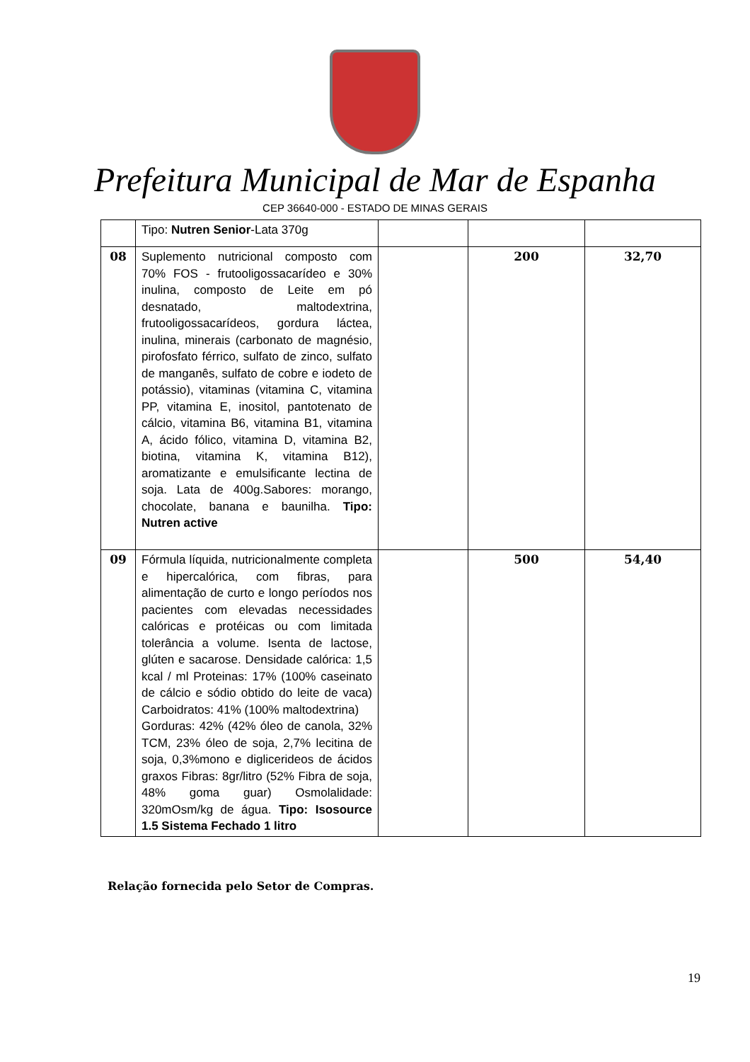Prefeitura Municipal de Mar de Espanha
CEP 36640-000 - ESTADO DE MINAS GERAIS
| | Tipo: Nutren Senior -Lata 370g | | | |
| 08 | Suplemento nutricional composto com 70% FOS - frutooligossacarídeo e 30% inulina, composto de Leite em pó desnatado, maltodextrina, frutooligossacarídeos, gordura láctea, inulina, minerais (carbonato de magnésio, pirofosfato férrico, sulfato de zinco, sulfato de manganês, sulfato de cobre e iodeto de potássio), vitaminas (vitamina C, vitamina PP, vitamina E, inositol, pantotenato de cálcio, vitamina B6, vitamina B1, vitamina A, ácido fólico, vitamina D, vitamina B2, biotina, vitamina K, vitamina B12), aromatizante e emulsificante lectina de soja. Lata de 400g.Sabores: morango, chocolate, banana e baunilha. Tipo: Nutren active | | 200 | 32,70 |
| 09 | Fórmula líquida, nutricionalmente completa e hipercalórica, com fibras, para alimentação de curto e longo períodos nos pacientes com elevadas necessidades calóricas e protéicas ou com limitada tolerância a volume. Isenta de lactose, glúten e sacarose. Densidade calórica: 1,5 kcal / ml Proteinas: 17% (100% caseinato de cálcio e sódio obtido do leite de vaca) Carboidratos: 41% (100% maltodextrina) Gorduras: 42% (42% óleo de canola, 32% TCM, 23% óleo de soja, 2,7% lecitina de soja, 0,3%mono e diglicerideos de ácidos graxos Fibras: 8gr/litro (52% Fibra de soja, 48% goma guar) Osmolalidade: 320mOsm/kg de água. Tipo: Isosource 1.5 Sistema Fechado 1 litro | | 500 | 54,40 |
Relação fornecida pelo Setor de Compras.
19